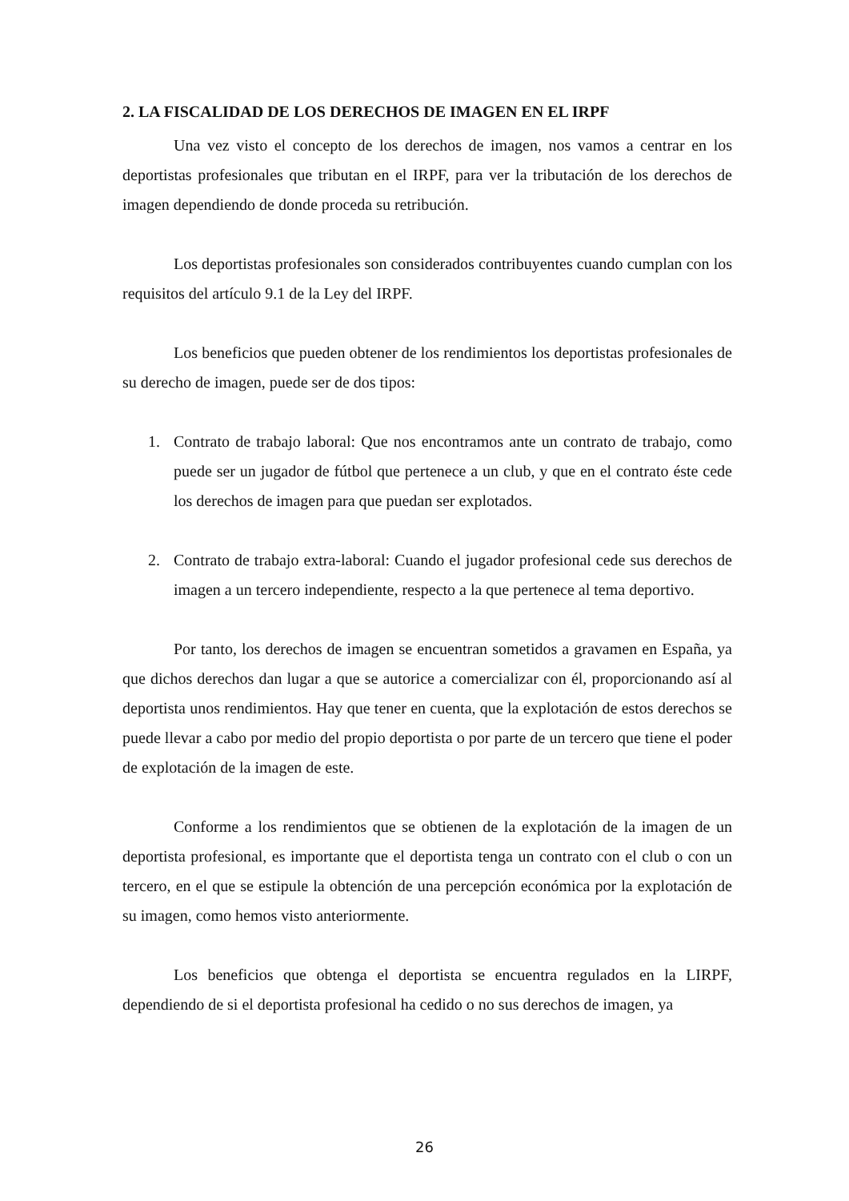2. LA FISCALIDAD DE LOS DERECHOS DE IMAGEN EN EL IRPF
Una vez visto el concepto de los derechos de imagen, nos vamos a centrar en los deportistas profesionales que tributan en el IRPF, para ver la tributación de los derechos de imagen dependiendo de donde proceda su retribución.
Los deportistas profesionales son considerados contribuyentes cuando cumplan con los requisitos del artículo 9.1 de la Ley del IRPF.
Los beneficios que pueden obtener de los rendimientos los deportistas profesionales de su derecho de imagen, puede ser de dos tipos:
1. Contrato de trabajo laboral: Que nos encontramos ante un contrato de trabajo, como puede ser un jugador de fútbol que pertenece a un club, y que en el contrato éste cede los derechos de imagen para que puedan ser explotados.
2. Contrato de trabajo extra-laboral: Cuando el jugador profesional cede sus derechos de imagen a un tercero independiente, respecto a la que pertenece al tema deportivo.
Por tanto, los derechos de imagen se encuentran sometidos a gravamen en España, ya que dichos derechos dan lugar a que se autorice a comercializar con él, proporcionando así al deportista unos rendimientos. Hay que tener en cuenta, que la explotación de estos derechos se puede llevar a cabo por medio del propio deportista o por parte de un tercero que tiene el poder de explotación de la imagen de este.
Conforme a los rendimientos que se obtienen de la explotación de la imagen de un deportista profesional, es importante que el deportista tenga un contrato con el club o con un tercero, en el que se estipule la obtención de una percepción económica por la explotación de su imagen, como hemos visto anteriormente.
Los beneficios que obtenga el deportista se encuentra regulados en la LIRPF, dependiendo de si el deportista profesional ha cedido o no sus derechos de imagen, ya
26